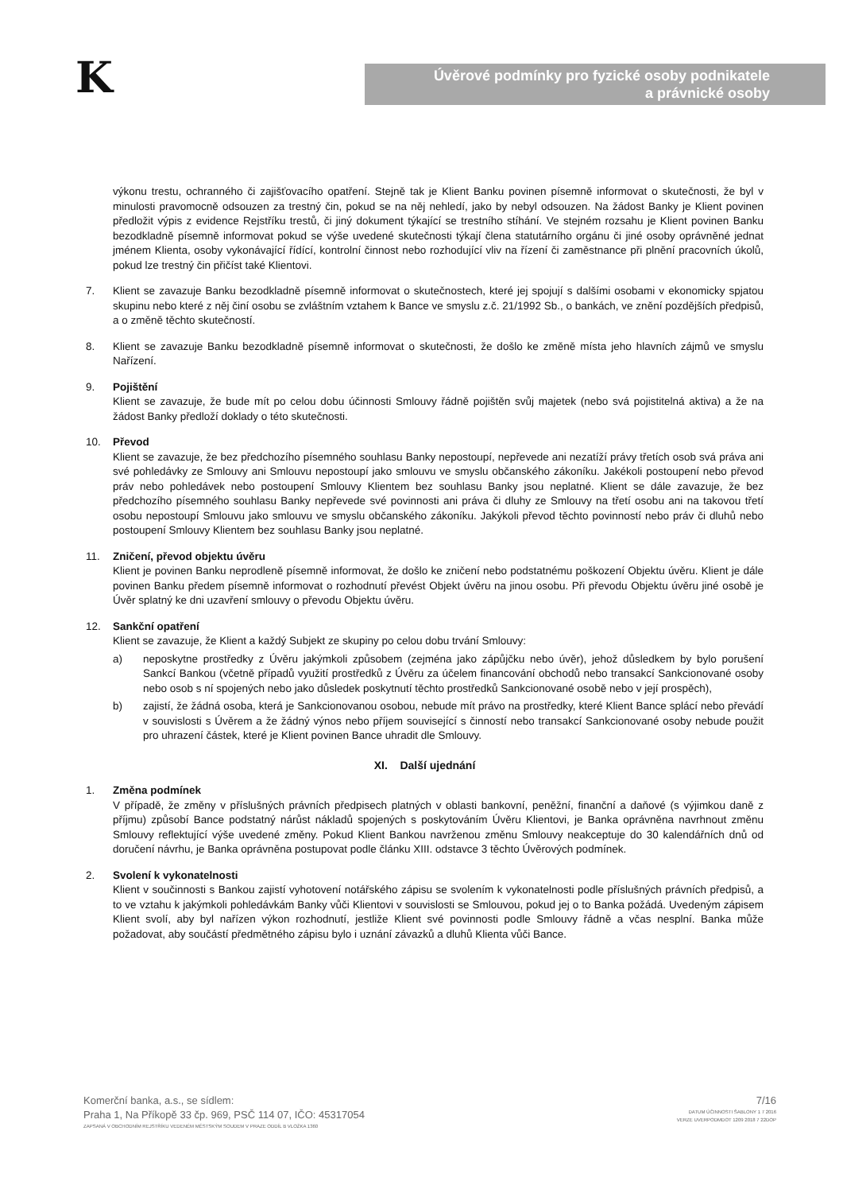K
Úvěrové podmínky pro fyzické osoby podnikatele
a právnické osoby
výkonu trestu, ochranného či zajišťovacího opatření. Stejně tak je Klient Banku povinen písemně informovat o skutečnosti, že byl v minulosti pravomocně odsouzen za trestný čin, pokud se na něj nehledí, jako by nebyl odsouzen. Na žádost Banky je Klient povinen předložit výpis z evidence Rejstříku trestů, či jiný dokument týkající se trestního stíhání. Ve stejném rozsahu je Klient povinen Banku bezodkladně písemně informovat pokud se výše uvedené skutečnosti týkají člena statutárního orgánu či jiné osoby oprávněné jednat jménem Klienta, osoby vykonávající řídící, kontrolní činnost nebo rozhodující vliv na řízení či zaměstnance při plnění pracovních úkolů, pokud lze trestný čin přičíst také Klientovi.
7. Klient se zavazuje Banku bezodkladně písemně informovat o skutečnostech, které jej spojují s dalšími osobami v ekonomicky spjatou skupinu nebo které z něj činí osobu se zvláštním vztahem k Bance ve smyslu z.č. 21/1992 Sb., o bankách, ve znění pozdějších předpisů, a o změně těchto skutečností.
8. Klient se zavazuje Banku bezodkladně písemně informovat o skutečnosti, že došlo ke změně místa jeho hlavních zájmů ve smyslu Nařízení.
9. Pojištění
Klient se zavazuje, že bude mít po celou dobu účinnosti Smlouvy řádně pojištěn svůj majetek (nebo svá pojistitelná aktiva) a že na žádost Banky předloží doklady o této skutečnosti.
10. Převod
Klient se zavazuje, že bez předchozího písemného souhlasu Banky nepostoupí, nepřevede ani nezatíží právy třetích osob svá práva ani své pohledávky ze Smlouvy ani Smlouvu nepostoupí jako smlouvu ve smyslu občanského zákoníku. Jakékoli postoupení nebo převod práv nebo pohledávek nebo postoupení Smlouvy Klientem bez souhlasu Banky jsou neplatné. Klient se dále zavazuje, že bez předchozího písemného souhlasu Banky nepřevede své povinnosti ani práva či dluhy ze Smlouvy na třetí osobu ani na takovou třetí osobu nepostoupí Smlouvu jako smlouvu ve smyslu občanského zákoníku. Jakýkoli převod těchto povinností nebo práv či dluhů nebo postoupení Smlouvy Klientem bez souhlasu Banky jsou neplatné.
11. Zničení, převod objektu úvěru
Klient je povinen Banku neprodleně písemně informovat, že došlo ke zničení nebo podstatnému poškození Objektu úvěru. Klient je dále povinen Banku předem písemně informovat o rozhodnutí převést Objekt úvěru na jinou osobu. Při převodu Objektu úvěru jiné osobě je Úvěr splatný ke dni uzavření smlouvy o převodu Objektu úvěru.
12. Sankční opatření
Klient se zavazuje, že Klient a každý Subjekt ze skupiny po celou dobu trvání Smlouvy:
a) neposkytne prostředky z Úvěru jakýmkoli způsobem (zejména jako zápůjčku nebo úvěr), jehož důsledkem by bylo porušení Sankcí Bankou (včetně případů využití prostředků z Úvěru za účelem financování obchodů nebo transakcí Sankcionované osoby nebo osob s ní spojených nebo jako důsledek poskytnutí těchto prostředků Sankcionované osobě nebo v její prospěch),
b) zajistí, že žádná osoba, která je Sankcionovanou osobou, nebude mít právo na prostředky, které Klient Bance splácí nebo převádí v souvislosti s Úvěrem a že žádný výnos nebo příjem související s činností nebo transakcí Sankcionované osoby nebude použit pro uhrazení částek, které je Klient povinen Bance uhradit dle Smlouvy.
XI. Další ujednání
1. Změna podmínek
V případě, že změny v příslušných právních předpisech platných v oblasti bankovní, peněžní, finanční a daňové (s výjimkou daně z příjmu) způsobí Bance podstatný nárůst nákladů spojených s poskytováním Úvěru Klientovi, je Banka oprávněna navrhnout změnu Smlouvy reflektující výše uvedené změny. Pokud Klient Bankou navrženou změnu Smlouvy neakceptuje do 30 kalendářních dnů od doručení návrhu, je Banka oprávněna postupovat podle článku XIII. odstavce 3 těchto Úvěrových podmínek.
2. Svolení k vykonatelnosti
Klient v součinnosti s Bankou zajistí vyhotovení notářského zápisu se svolením k vykonatelnosti podle příslušných právních předpisů, a to ve vztahu k jakýmkoli pohledávkám Banky vůči Klientovi v souvislosti se Smlouvou, pokud jej o to Banka požádá. Uvedeným zápisem Klient svolí, aby byl nařízen výkon rozhodnutí, jestliže Klient své povinnosti podle Smlouvy řádně a včas nesplní. Banka může požadovat, aby součástí předmětného zápisu bylo i uznání závazků a dluhů Klienta vůči Bance.
Komerční banka, a.s., se sídlem:
Praha 1, Na Příkopě 33 čp. 969, PSČ 114 07, IČO: 45317054
ZAPSANÁ V OBCHODNÍM REJSTŘÍKU VEDENÉM MĚSTSKÝM SOUDEM V PRAZE ODDÍL B VLOŽKA 1360
7/16
DATUM ÚČINNOSTI ŠABLONY 1 7 2016
VERZE UVERPODMDOT 1209 2018 7 22DOP